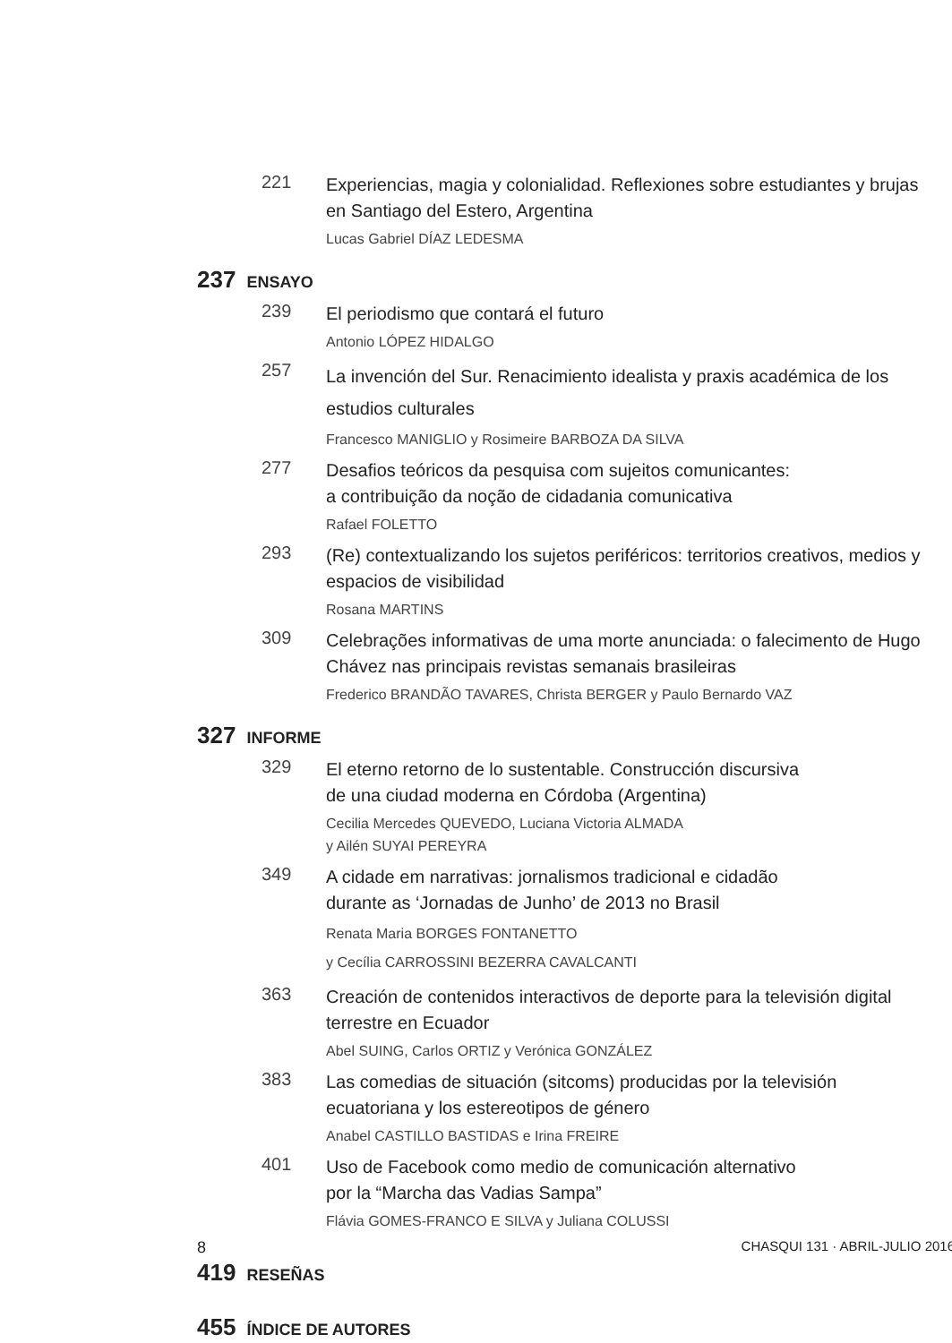221
Experiencias, magia y colonialidad. Reflexiones sobre estudiantes y brujas en Santiago del Estero, Argentina
Lucas Gabriel DÍAZ LEDESMA
237 ENSAYO
239
El periodismo que contará el futuro
Antonio LÓPEZ HIDALGO
257
La invención del Sur. Renacimiento idealista y praxis académica de los estudios culturales
Francesco MANIGLIO y Rosimeire BARBOZA DA SILVA
277
Desafios teóricos da pesquisa com sujeitos comunicantes:
a contribuição da noção de cidadania comunicativa
Rafael FOLETTO
293
(Re) contextualizando los sujetos periféricos: territorios creativos, medios y espacios de visibilidad
Rosana MARTINS
309
Celebrações informativas de uma morte anunciada: o falecimento de Hugo Chávez nas principais revistas semanais brasileiras
Frederico BRANDÃO TAVARES, Christa BERGER y Paulo Bernardo VAZ
327 INFORME
329
El eterno retorno de lo sustentable. Construcción discursiva
de una ciudad moderna en Córdoba (Argentina)
Cecilia Mercedes QUEVEDO, Luciana Victoria ALMADA
y Ailén SUYAI PEREYRA
349
A cidade em narrativas: jornalismos tradicional e cidadão
durante as ‘Jornadas de Junho’ de 2013 no Brasil
Renata Maria BORGES FONTANETTO
y Cecília CARROSSINI BEZERRA CAVALCANTI
363
Creación de contenidos interactivos de deporte para la televisión digital terrestre en Ecuador
Abel SUING, Carlos ORTIZ y Verónica GONZÁLEZ
383
Las comedias de situación (sitcoms) producidas por la televisión ecuatoriana y los estereotipos de género
Anabel CASTILLO BASTIDAS e Irina FREIRE
401
Uso de Facebook como medio de comunicación alternativo
por la “Marcha das Vadias Sampa”
Flávia GOMES-FRANCO E SILVA y Juliana COLUSSI
419 RESEÑAS
455 ÍNDICE DE AUTORES
8 CHASQUI 131 · ABRIL-JULIO 2016